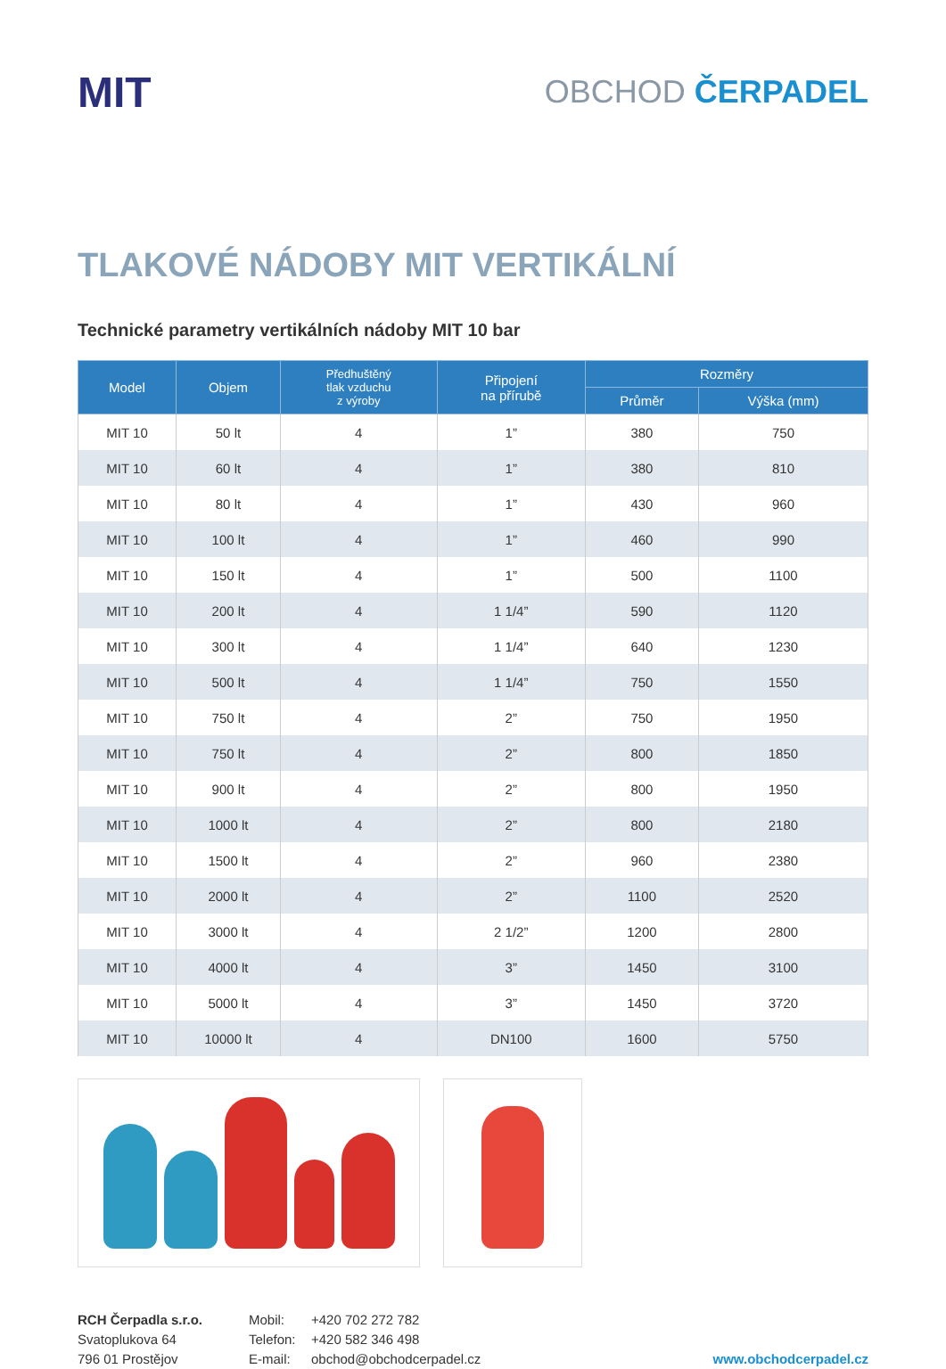MIT
OBCHOD ČERPADEL
TLAKOVÉ NÁDOBY MIT VERTIKÁLNÍ
Technické parametry vertikálních nádoby MIT 10 bar
| Model | Objem | Předhuštěný tlak vzduchu z výroby | Připojení na přírubě | Rozměry | |
| --- | --- | --- | --- | --- | --- |
| | | | | Průměr | Výška (mm) |
| MIT 10 | 50 lt | 4 | 1” | 380 | 750 |
| MIT 10 | 60 lt | 4 | 1” | 380 | 810 |
| MIT 10 | 80 lt | 4 | 1” | 430 | 960 |
| MIT 10 | 100 lt | 4 | 1” | 460 | 990 |
| MIT 10 | 150 lt | 4 | 1” | 500 | 1100 |
| MIT 10 | 200 lt | 4 | 1 1/4” | 590 | 1120 |
| MIT 10 | 300 lt | 4 | 1 1/4” | 640 | 1230 |
| MIT 10 | 500 lt | 4 | 1 1/4” | 750 | 1550 |
| MIT 10 | 750 lt | 4 | 2” | 750 | 1950 |
| MIT 10 | 750 lt | 4 | 2” | 800 | 1850 |
| MIT 10 | 900 lt | 4 | 2” | 800 | 1950 |
| MIT 10 | 1000 lt | 4 | 2” | 800 | 2180 |
| MIT 10 | 1500 lt | 4 | 2” | 960 | 2380 |
| MIT 10 | 2000 lt | 4 | 2” | 1100 | 2520 |
| MIT 10 | 3000 lt | 4 | 2 1/2” | 1200 | 2800 |
| MIT 10 | 4000 lt | 4 | 3” | 1450 | 3100 |
| MIT 10 | 5000 lt | 4 | 3” | 1450 | 3720 |
| MIT 10 | 10000 lt | 4 | DN100 | 1600 | 5750 |
RCH Čerpadla s.r.o.
Svatoplukova 64
796 01 Prostějov
Mobil:
Telefon:
E-mail:
+420 702 272 782
+420 582 346 498
obchod@obchodcerpadel.cz
www.obchodcerpadel.cz